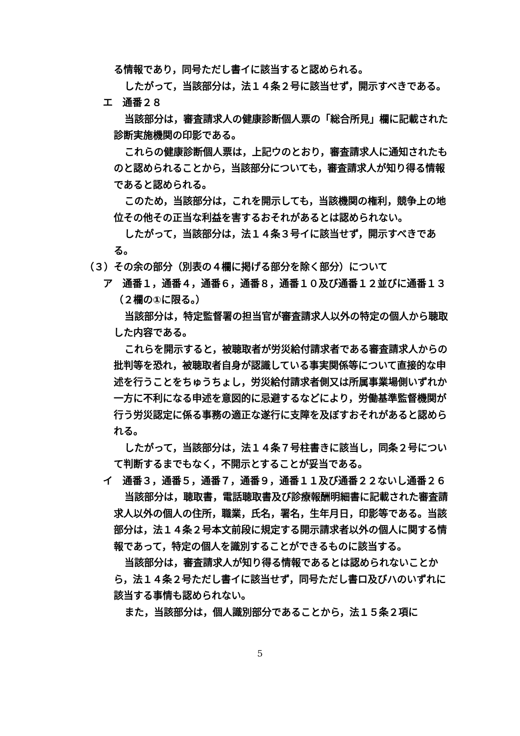る情報であり，同号ただし書イに該当すると認められる。
したがって，当該部分は，法１４条２号に該当せず，開示すべきである。
エ　通番２８
当該部分は，審査請求人の健康診断個人票の「総合所見」欄に記載された診断実施機関の印影である。
これらの健康診断個人票は，上記ウのとおり，審査請求人に通知されたものと認められることから，当該部分についても，審査請求人が知り得る情報であると認められる。
このため，当該部分は，これを開示しても，当該機関の権利，競争上の地位その他その正当な利益を害するおそれがあるとは認められない。
したがって，当該部分は，法１４条３号イに該当せず，開示すべきである。
（３）その余の部分（別表の４欄に掲げる部分を除く部分）について
ア　通番１，通番４，通番６，通番８，通番１０及び通番１２並びに通番１３（２欄の①に限る。）
当該部分は，特定監督署の担当官が審査請求人以外の特定の個人から聴取した内容である。
これらを開示すると，被聴取者が労災給付請求者である審査請求人からの批判等を恐れ，被聴取者自身が認識している事実関係等について直接的な申述を行うことをちゅうちょし，労災給付請求者側又は所属事業場側いずれか一方に不利になる申述を意図的に忌避するなどにより，労働基準監督機関が行う労災認定に係る事務の適正な遂行に支障を及ぼすおそれがあると認められる。
したがって，当該部分は，法１４条７号柱書きに該当し，同条２号について判断するまでもなく，不開示とすることが妥当である。
イ　通番３，通番５，通番７，通番９，通番１１及び通番２２ないし通番２６
当該部分は，聴取書，電話聴取書及び診療報酬明細書に記載された審査請求人以外の個人の住所，職業，氏名，署名，生年月日，印影等である。当該部分は，法１４条２号本文前段に規定する開示請求者以外の個人に関する情報であって，特定の個人を識別することができるものに該当する。
当該部分は，審査請求人が知り得る情報であるとは認められないことから，法１４条２号ただし書イに該当せず，同号ただし書ロ及びハのいずれに該当する事情も認められない。
また，当該部分は，個人識別部分であることから，法１５条２項に
5